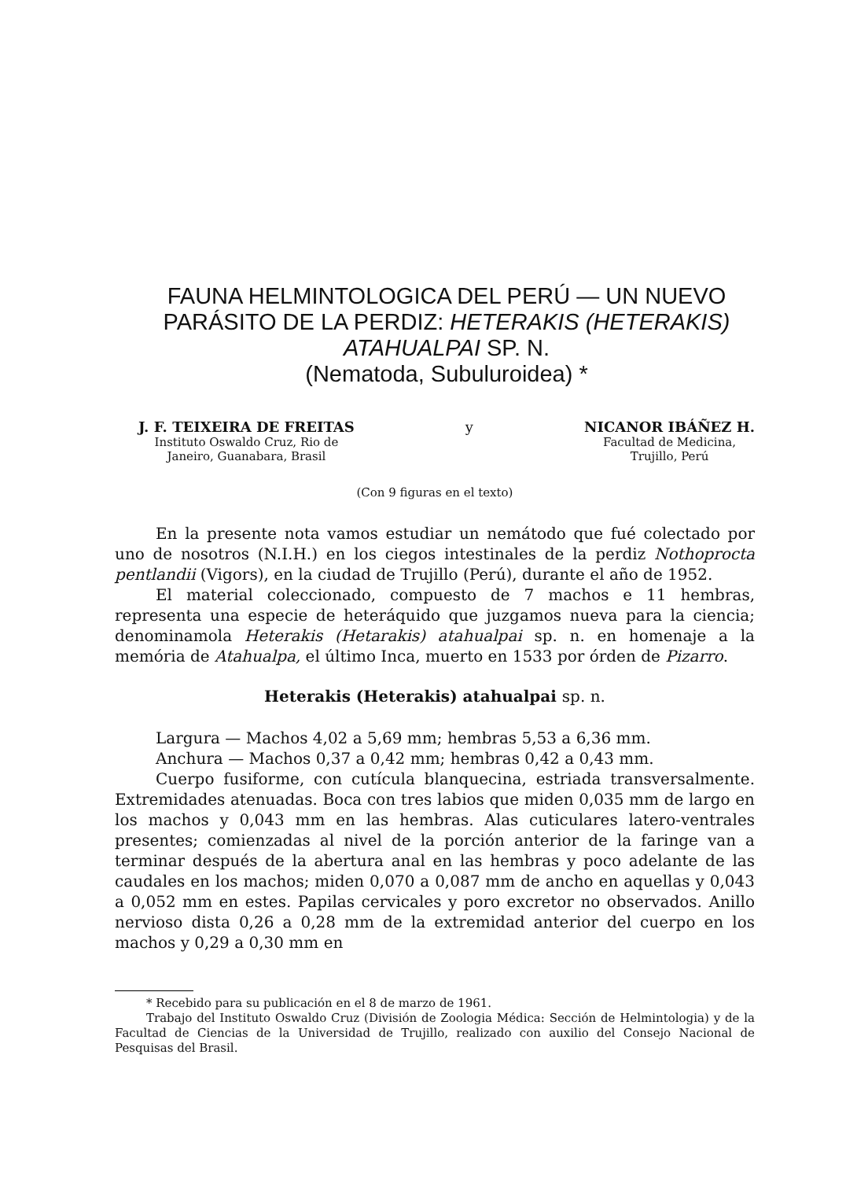FAUNA HELMINTOLOGICA DEL PERÚ — UN NUEVO PARÁSITO DE LA PERDIZ: HETERAKIS (HETERAKIS) ATAHUALPAI SP. N.
(Nematoda, Subuluroidea) *
J. F. TEIXEIRA DE FREITAS
Instituto Oswaldo Cruz, Rio de
Janeiro, Guanabara, Brasil
y NICANOR IBÁÑEZ H.
Facultad de Medicina,
Trujillo, Perú
(Con 9 figuras en el texto)
En la presente nota vamos estudiar un nemátodo que fué colectado por uno de nosotros (N.I.H.) en los ciegos intestinales de la perdiz Nothoprocta pentlandii (Vigors), en la ciudad de Trujillo (Perú), durante el año de 1952.
El material coleccionado, compuesto de 7 machos e 11 hembras, representa una especie de heteráquido que juzgamos nueva para la ciencia; denominamola Heterakis (Hetarakis) atahualpai sp. n. en homenaje a la memória de Atahualpa, el último Inca, muerto en 1533 por órden de Pizarro.
Heterakis (Heterakis) atahualpai sp. n.
Largura — Machos 4,02 a 5,69 mm; hembras 5,53 a 6,36 mm.
Anchura — Machos 0,37 a 0,42 mm; hembras 0,42 a 0,43 mm.
Cuerpo fusiforme, con cutícula blanquecina, estriada transversalmente. Extremidades atenuadas. Boca con tres labios que miden 0,035 mm de largo en los machos y 0,043 mm en las hembras. Alas cuticulares latero-ventrales presentes; comienzadas al nivel de la porción anterior de la faringe van a terminar después de la abertura anal en las hembras y poco adelante de las caudales en los machos; miden 0,070 a 0,087 mm de ancho en aquellas y 0,043 a 0,052 mm en estes. Papilas cervicales y poro excretor no observados. Anillo nervioso dista 0,26 a 0,28 mm de la extremidad anterior del cuerpo en los machos y 0,29 a 0,30 mm en
* Recebido para su publicación en el 8 de marzo de 1961.
Trabajo del Instituto Oswaldo Cruz (División de Zoologia Médica: Sección de Helmintologia) y de la Facultad de Ciencias de la Universidad de Trujillo, realizado con auxilio del Consejo Nacional de Pesquisas del Brasil.